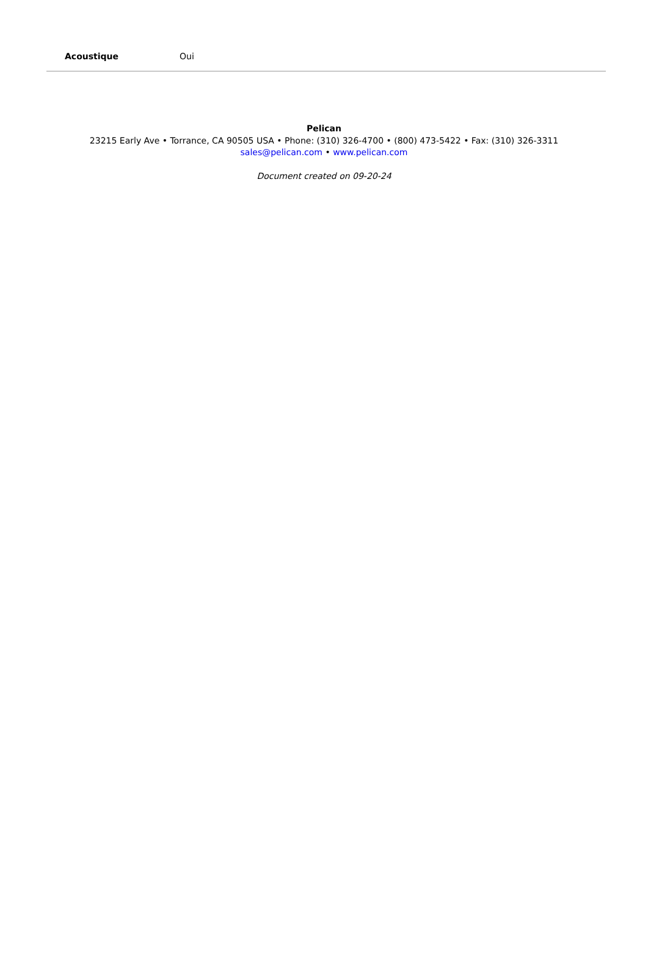| Acoustique | Oui |
Pelican
23215 Early Ave • Torrance, CA 90505 USA • Phone: (310) 326-4700 • (800) 473-5422 • Fax: (310) 326-3311
sales@pelican.com • www.pelican.com
Document created on 09-20-24